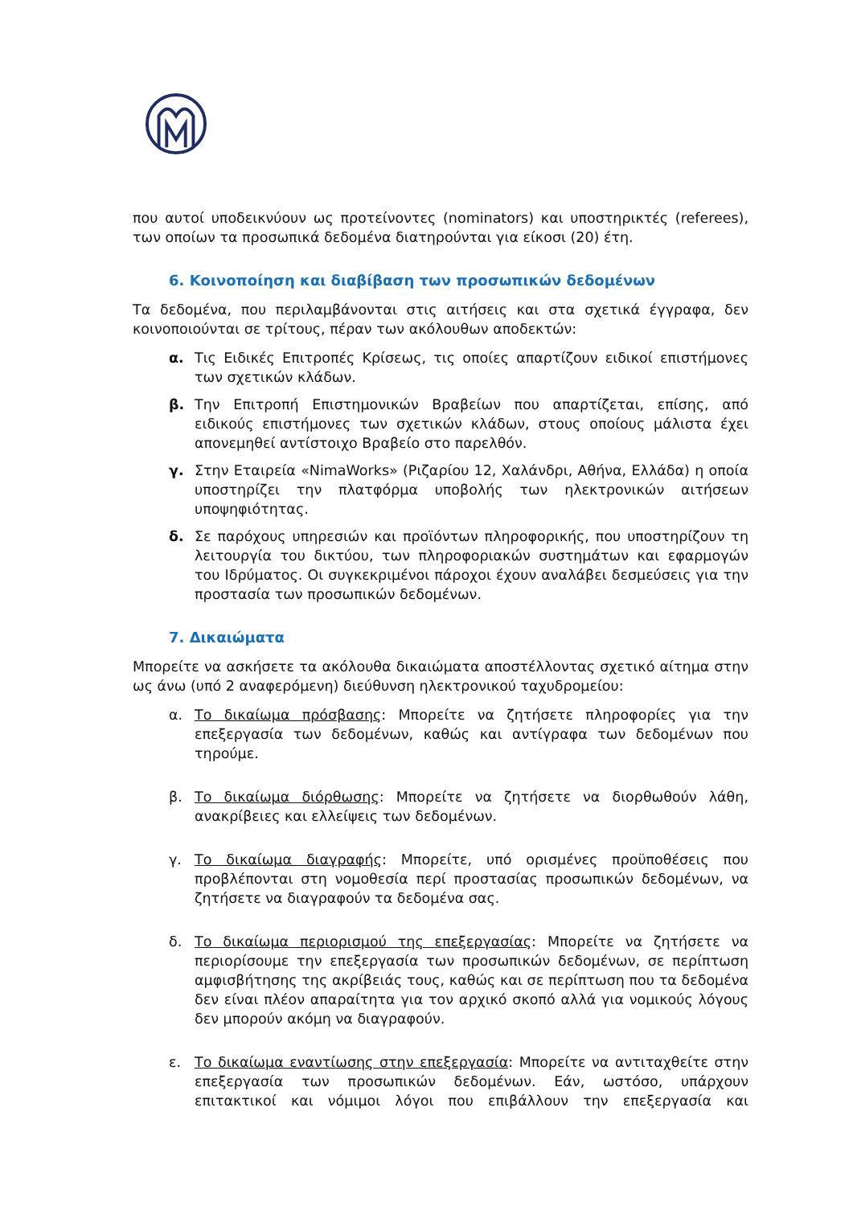που αυτοί υποδεικνύουν ως προτείνοντες (nominators) και υποστηρικτές (referees), των οποίων τα προσωπικά δεδομένα διατηρούνται για είκοσι (20) έτη.
6. Κοινοποίηση και διαβίβαση των προσωπικών δεδομένων
Τα δεδομένα, που περιλαμβάνονται στις αιτήσεις και στα σχετικά έγγραφα, δεν κοινοποιούνται σε τρίτους, πέραν των ακόλουθων αποδεκτών:
α. Τις Ειδικές Επιτροπές Κρίσεως, τις οποίες απαρτίζουν ειδικοί επιστήμονες των σχετικών κλάδων.
β. Την Επιτροπή Επιστημονικών Βραβείων που απαρτίζεται, επίσης, από ειδικούς επιστήμονες των σχετικών κλάδων, στους οποίους μάλιστα έχει απονεμηθεί αντίστοιχο Βραβείο στο παρελθόν.
γ. Στην Εταιρεία «NimaWorks» (Ριζαρίου 12, Χαλάνδρι, Αθήνα, Ελλάδα) η οποία υποστηρίζει την πλατφόρμα υποβολής των ηλεκτρονικών αιτήσεων υποψηφιότητας.
δ. Σε παρόχους υπηρεσιών και προϊόντων πληροφορικής, που υποστηρίζουν τη λειτουργία του δικτύου, των πληροφοριακών συστημάτων και εφαρμογών του Ιδρύματος. Οι συγκεκριμένοι πάροχοι έχουν αναλάβει δεσμεύσεις για την προστασία των προσωπικών δεδομένων.
7. Δικαιώματα
Μπορείτε να ασκήσετε τα ακόλουθα δικαιώματα αποστέλλοντας σχετικό αίτημα στην ως άνω (υπό 2 αναφερόμενη) διεύθυνση ηλεκτρονικού ταχυδρομείου:
α. Το δικαίωμα πρόσβασης: Μπορείτε να ζητήσετε πληροφορίες για την επεξεργασία των δεδομένων, καθώς και αντίγραφα των δεδομένων που τηρούμε.
β. Το δικαίωμα διόρθωσης: Μπορείτε να ζητήσετε να διορθωθούν λάθη, ανακρίβειες και ελλείψεις των δεδομένων.
γ. Το δικαίωμα διαγραφής: Μπορείτε, υπό ορισμένες προϋποθέσεις που προβλέπονται στη νομοθεσία περί προστασίας προσωπικών δεδομένων, να ζητήσετε να διαγραφούν τα δεδομένα σας.
δ. Το δικαίωμα περιορισμού της επεξεργασίας: Μπορείτε να ζητήσετε να περιορίσουμε την επεξεργασία των προσωπικών δεδομένων, σε περίπτωση αμφισβήτησης της ακρίβειάς τους, καθώς και σε περίπτωση που τα δεδομένα δεν είναι πλέον απαραίτητα για τον αρχικό σκοπό αλλά για νομικούς λόγους δεν μπορούν ακόμη να διαγραφούν.
ε. Το δικαίωμα εναντίωσης στην επεξεργασία: Μπορείτε να αντιταχθείτε στην επεξεργασία των προσωπικών δεδομένων. Εάν, ωστόσο, υπάρχουν επιτακτικοί και νόμιμοι λόγοι που επιβάλλουν την επεξεργασία και